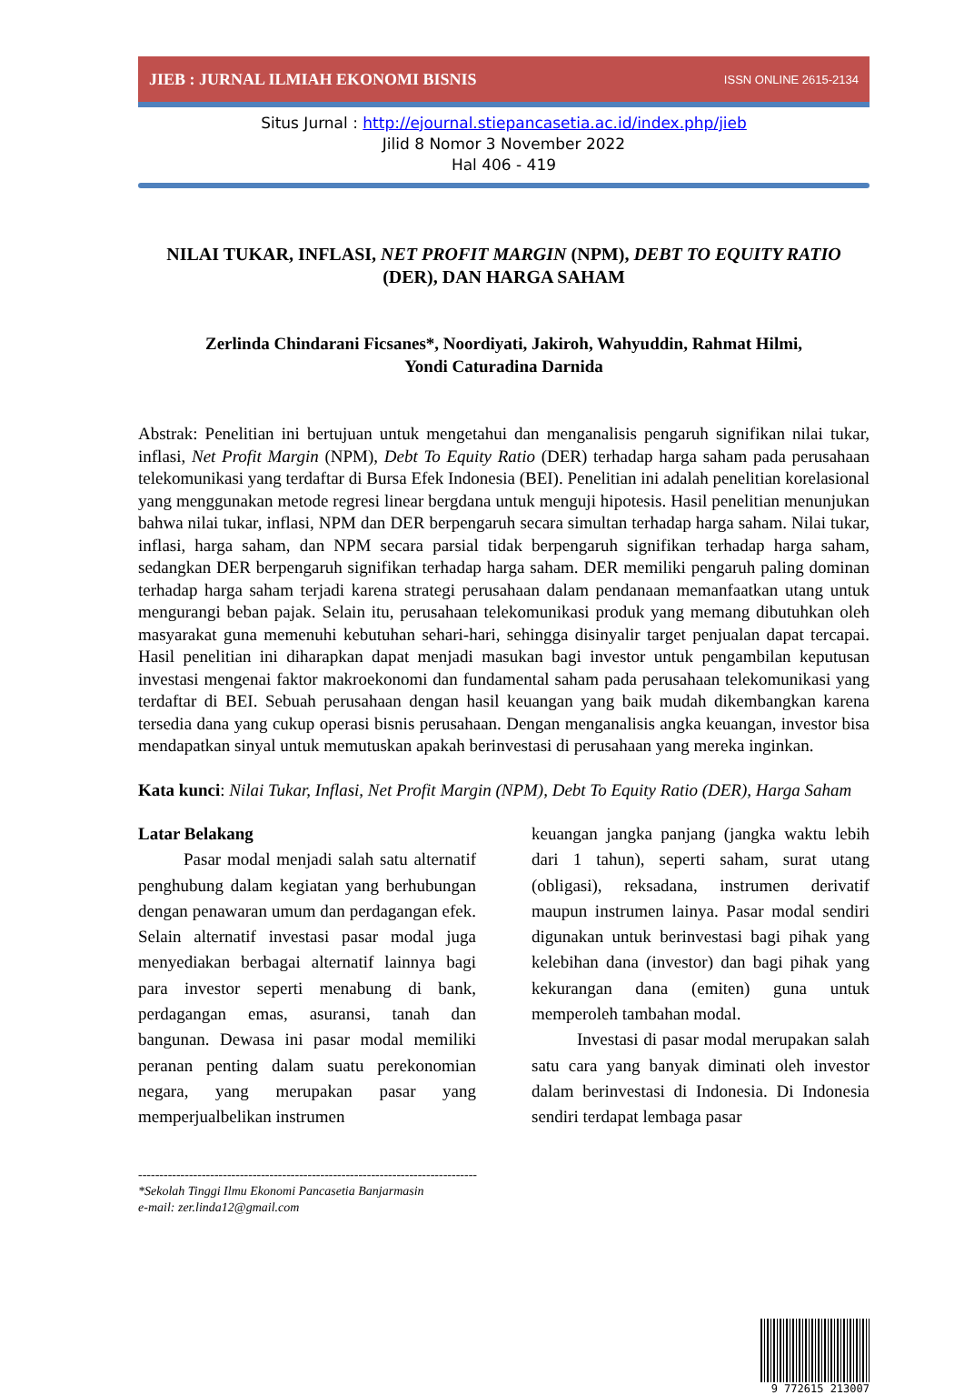JIEB : JURNAL ILMIAH EKONOMI BISNIS ISSN ONLINE 2615-2134
Situs Jurnal : http://ejournal.stiepancasetia.ac.id/index.php/jieb
Jilid 8 Nomor 3 November 2022
Hal 406 - 419
NILAI TUKAR, INFLASI, NET PROFIT MARGIN (NPM), DEBT TO EQUITY RATIO (DER), DAN HARGA SAHAM
Zerlinda Chindarani Ficsanes*, Noordiyati, Jakiroh, Wahyuddin, Rahmat Hilmi,
Yondi Caturadina Darnida
Abstrak: Penelitian ini bertujuan untuk mengetahui dan menganalisis pengaruh signifikan nilai tukar, inflasi, Net Profit Margin (NPM), Debt To Equity Ratio (DER) terhadap harga saham pada perusahaan telekomunikasi yang terdaftar di Bursa Efek Indonesia (BEI). Penelitian ini adalah penelitian korelasional yang menggunakan metode regresi linear bergdana untuk menguji hipotesis. Hasil penelitian menunjukan bahwa nilai tukar, inflasi, NPM dan DER berpengaruh secara simultan terhadap harga saham. Nilai tukar, inflasi, harga saham, dan NPM secara parsial tidak berpengaruh signifikan terhadap harga saham, sedangkan DER berpengaruh signifikan terhadap harga saham. DER memiliki pengaruh paling dominan terhadap harga saham terjadi karena strategi perusahaan dalam pendanaan memanfaatkan utang untuk mengurangi beban pajak. Selain itu, perusahaan telekomunikasi produk yang memang dibutuhkan oleh masyarakat guna memenuhi kebutuhan sehari-hari, sehingga disinyalir target penjualan dapat tercapai. Hasil penelitian ini diharapkan dapat menjadi masukan bagi investor untuk pengambilan keputusan investasi mengenai faktor makroekonomi dan fundamental saham pada perusahaan telekomunikasi yang terdaftar di BEI. Sebuah perusahaan dengan hasil keuangan yang baik mudah dikembangkan karena tersedia dana yang cukup operasi bisnis perusahaan. Dengan menganalisis angka keuangan, investor bisa mendapatkan sinyal untuk memutuskan apakah berinvestasi di perusahaan yang mereka inginkan.
Kata kunci: Nilai Tukar, Inflasi, Net Profit Margin (NPM), Debt To Equity Ratio (DER), Harga Saham
Latar Belakang
Pasar modal menjadi salah satu alternatif penghubung dalam kegiatan yang berhubungan dengan penawaran umum dan perdagangan efek. Selain alternatif investasi pasar modal juga menyediakan berbagai alternatif lainnya bagi para investor seperti menabung di bank, perdagangan emas, asuransi, tanah dan bangunan. Dewasa ini pasar modal memiliki peranan penting dalam suatu perekonomian negara, yang merupakan pasar yang memperjualbelikan instrumen
keuangan jangka panjang (jangka waktu lebih dari 1 tahun), seperti saham, surat utang (obligasi), reksadana, instrumen derivatif maupun instrumen lainya. Pasar modal sendiri digunakan untuk berinvestasi bagi pihak yang kelebihan dana (investor) dan bagi pihak yang kekurangan dana (emiten) guna untuk memperoleh tambahan modal.
Investasi di pasar modal merupakan salah satu cara yang banyak diminati oleh investor dalam berinvestasi di Indonesia. Di Indonesia sendiri terdapat lembaga pasar
--------------------------------------------------------------------------------
*Sekolah Tinggi Ilmu Ekonomi Pancasetia Banjarmasin
e-mail: zer.linda12@gmail.com
9 772615 213007